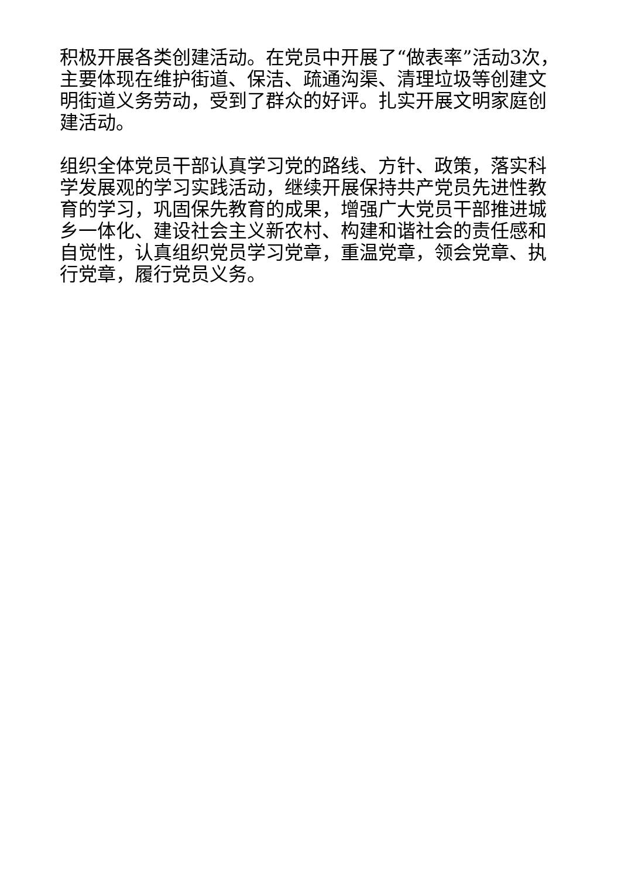积极开展各类创建活动。在党员中开展了“做表率”活动3次，主要体现在维护街道、保洁、疏通沟渠、清理垃圾等创建文明街道义务劳动，受到了群众的好评。扎实开展文明家庭创建活动。
组织全体党员干部认真学习党的路线、方针、政策，落实科学发展观的学习实践活动，继续开展保持共产党员先进性教育的学习，巩固保先教育的成果，增强广大党员干部推进城乡一体化、建设社会主义新农村、构建和谐社会的责任感和自觉性，认真组织党员学习党章，重温党章，领会党章、执行党章，履行党员义务。